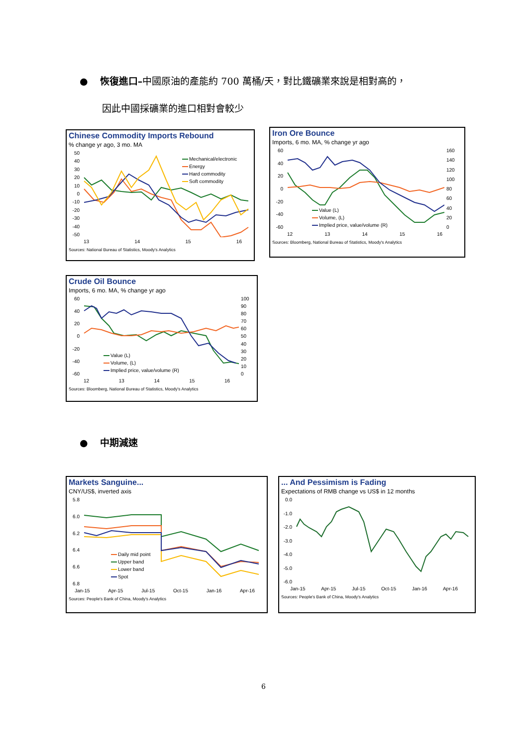● 恢復進口–中國原油的產能約 700 萬桶/天，對比鐵礦業來說是相對高的，
因此中國採礦業的進口相對會較少
Chinese Commodity Imports Rebound
% change yr ago, 3 mo. MA
50
40
30
20
10
0
-10
-20
-30
-40
-50
Mechanical/electronic
Energy
Hard commodity
Soft commodity
13 14 15 16
Sources: National Bureau of Statistics, Moody's Analytics
Iron Ore Bounce
Imports, 6 mo. MA, % change yr ago
60
40
20
0
-20
-40
-60
160
140
120
100
80
60
40
20
0
Value (L)
Volume, (L)
Implied price, value/volume (R)
12 13 14 15 16
Sources: Bloomberg, National Bureau of Statistics, Moody's Analytics
Crude Oil Bounce
Imports, 6 mo. MA, % change yr ago
60
40
20
0
-20
-40
-60
100
90
80
70
60
50
40
30
20
10
0
Value (L)
Volume, (L)
Implied price, value/volume (R)
12 13 14 15 16
Sources: Bloomberg, National Bureau of Statistics, Moody's Analytics
● 中期減速
Markets Sanguine...
CNY/US$, inverted axis
5.8
6.0
6.2
6.4
6.6
6.8
Daily mid point
Upper band
Lower band
Spot
Jan-15 Apr-15 Jul-15 Oct-15 Jan-16 Apr-16
Sources: People's Bank of China, Moody's Analytics
... And Pessimism is Fading
Expectations of RMB change vs US$ in 12 months
0.0
-1.0
-2.0
-3.0
-4.0
-5.0
-6.0
Jan-15 Apr-15 Jul-15 Oct-15 Jan-16 Apr-16
Sources: People's Bank of China, Moody's Analytics
6